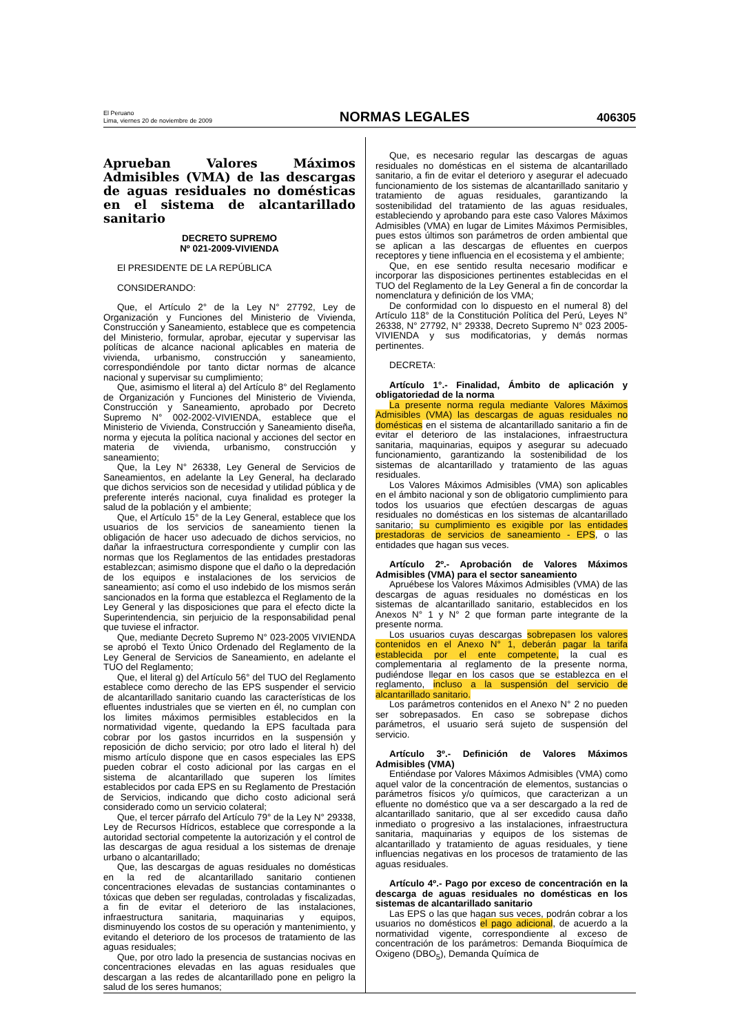El Peruano
Lima, viernes 20 de noviembre de 2009
NORMAS LEGALES
406305
Aprueban Valores Máximos Admisibles (VMA) de las descargas de aguas residuales no domésticas en el sistema de alcantarillado sanitario
DECRETO SUPREMO
Nº 021-2009-VIVIENDA
El PRESIDENTE DE LA REPÚBLICA
CONSIDERANDO:
Que, el Artículo 2° de la Ley N° 27792, Ley de Organización y Funciones del Ministerio de Vivienda, Construcción y Saneamiento, establece que es competencia del Ministerio, formular, aprobar, ejecutar y supervisar las políticas de alcance nacional aplicables en materia de vivienda, urbanismo, construcción y saneamiento, correspondiéndole por tanto dictar normas de alcance nacional y supervisar su cumplimiento;
Que, asimismo el literal a) del Artículo 8° del Reglamento de Organización y Funciones del Ministerio de Vivienda, Construcción y Saneamiento, aprobado por Decreto Supremo N° 002-2002-VIVIENDA, establece que el Ministerio de Vivienda, Construcción y Saneamiento diseña, norma y ejecuta la política nacional y acciones del sector en materia de vivienda, urbanismo, construcción y saneamiento;
Que, la Ley N° 26338, Ley General de Servicios de Saneamientos, en adelante la Ley General, ha declarado que dichos servicios son de necesidad y utilidad pública y de preferente interés nacional, cuya finalidad es proteger la salud de la población y el ambiente;
Que, el Artículo 15° de la Ley General, establece que los usuarios de los servicios de saneamiento tienen la obligación de hacer uso adecuado de dichos servicios, no dañar la infraestructura correspondiente y cumplir con las normas que los Reglamentos de las entidades prestadoras establezcan; asimismo dispone que el daño o la depredación de los equipos e instalaciones de los servicios de saneamiento; así como el uso indebido de los mismos serán sancionados en la forma que establezca el Reglamento de la Ley General y las disposiciones que para el efecto dicte la Superintendencia, sin perjuicio de la responsabilidad penal que tuviese el infractor.
Que, mediante Decreto Supremo N° 023-2005 VIVIENDA se aprobó el Texto Único Ordenado del Reglamento de la Ley General de Servicios de Saneamiento, en adelante el TUO del Reglamento;
Que, el literal g) del Artículo 56° del TUO del Reglamento establece como derecho de las EPS suspender el servicio de alcantarillado sanitario cuando las características de los efluentes industriales que se vierten en él, no cumplan con los limites máximos permisibles establecidos en la normatividad vigente, quedando la EPS facultada para cobrar por los gastos incurridos en la suspensión y reposición de dicho servicio; por otro lado el literal h) del mismo artículo dispone que en casos especiales las EPS pueden cobrar el costo adicional por las cargas en el sistema de alcantarillado que superen los límites establecidos por cada EPS en su Reglamento de Prestación de Servicios, indicando que dicho costo adicional será considerado como un servicio colateral;
Que, el tercer párrafo del Artículo 79° de la Ley N° 29338, Ley de Recursos Hídricos, establece que corresponde a la autoridad sectorial competente la autorización y el control de las descargas de agua residual a los sistemas de drenaje urbano o alcantarillado;
Que, las descargas de aguas residuales no domésticas en la red de alcantarillado sanitario contienen concentraciones elevadas de sustancias contaminantes o tóxicas que deben ser reguladas, controladas y fiscalizadas, a fin de evitar el deterioro de las instalaciones, infraestructura sanitaria, maquinarias y equipos, disminuyendo los costos de su operación y mantenimiento, y evitando el deterioro de los procesos de tratamiento de las aguas residuales;
Que, por otro lado la presencia de sustancias nocivas en concentraciones elevadas en las aguas residuales que descargan a las redes de alcantarillado pone en peligro la salud de los seres humanos;
Que, es necesario regular las descargas de aguas residuales no domésticas en el sistema de alcantarillado sanitario, a fin de evitar el deterioro y asegurar el adecuado funcionamiento de los sistemas de alcantarillado sanitario y tratamiento de aguas residuales, garantizando la sostenibilidad del tratamiento de las aguas residuales, estableciendo y aprobando para este caso Valores Máximos Admisibles (VMA) en lugar de Limites Máximos Permisibles, pues estos últimos son parámetros de orden ambiental que se aplican a las descargas de efluentes en cuerpos receptores y tiene influencia en el ecosistema y el ambiente;
Que, en ese sentido resulta necesario modificar e incorporar las disposiciones pertinentes establecidas en el TUO del Reglamento de la Ley General a fin de concordar la nomenclatura y definición de los VMA;
De conformidad con lo dispuesto en el numeral 8) del Artículo 118° de la Constitución Política del Perú, Leyes N° 26338, N° 27792, N° 29338, Decreto Supremo N° 023 2005-VIVIENDA y sus modificatorias, y demás normas pertinentes.
DECRETA:
Artículo 1°.- Finalidad, Ámbito de aplicación y obligatoriedad de la norma
La presente norma regula mediante Valores Máximos Admisibles (VMA) las descargas de aguas residuales no domésticas en el sistema de alcantarillado sanitario a fin de evitar el deterioro de las instalaciones, infraestructura sanitaria, maquinarias, equipos y asegurar su adecuado funcionamiento, garantizando la sostenibilidad de los sistemas de alcantarillado y tratamiento de las aguas residuales.
Los Valores Máximos Admisibles (VMA) son aplicables en el ámbito nacional y son de obligatorio cumplimiento para todos los usuarios que efectúen descargas de aguas residuales no domésticas en los sistemas de alcantarillado sanitario; su cumplimiento es exigible por las entidades prestadoras de servicios de saneamiento - EPS, o las entidades que hagan sus veces.
Artículo 2º.- Aprobación de Valores Máximos Admisibles (VMA) para el sector saneamiento
Apruébese los Valores Máximos Admisibles (VMA) de las descargas de aguas residuales no domésticas en los sistemas de alcantarillado sanitario, establecidos en los Anexos N° 1 y N° 2 que forman parte integrante de la presente norma.
Los usuarios cuyas descargas sobrepasen los valores contenidos en el Anexo N° 1, deberán pagar la tarifa establecida por el ente competente, la cual es complementaria al reglamento de la presente norma, pudiéndose llegar en los casos que se establezca en el reglamento, incluso a la suspensión del servicio de alcantarillado sanitario.
Los parámetros contenidos en el Anexo N° 2 no pueden ser sobrepasados. En caso se sobrepase dichos parámetros, el usuario será sujeto de suspensión del servicio.
Artículo 3º.- Definición de Valores Máximos Admisibles (VMA)
Entiéndase por Valores Máximos Admisibles (VMA) como aquel valor de la concentración de elementos, sustancias o parámetros físicos y/o químicos, que caracterizan a un efluente no doméstico que va a ser descargado a la red de alcantarillado sanitario, que al ser excedido causa daño inmediato o progresivo a las instalaciones, infraestructura sanitaria, maquinarias y equipos de los sistemas de alcantarillado y tratamiento de aguas residuales, y tiene influencias negativas en los procesos de tratamiento de las aguas residuales.
Artículo 4º.- Pago por exceso de concentración en la descarga de aguas residuales no domésticas en los sistemas de alcantarillado sanitario
Las EPS o las que hagan sus veces, podrán cobrar a los usuarios no domésticos el pago adicional, de acuerdo a la normatividad vigente, correspondiente al exceso de concentración de los parámetros: Demanda Bioquímica de Oxigeno (DBO<sub>5</sub>), Demanda Química de